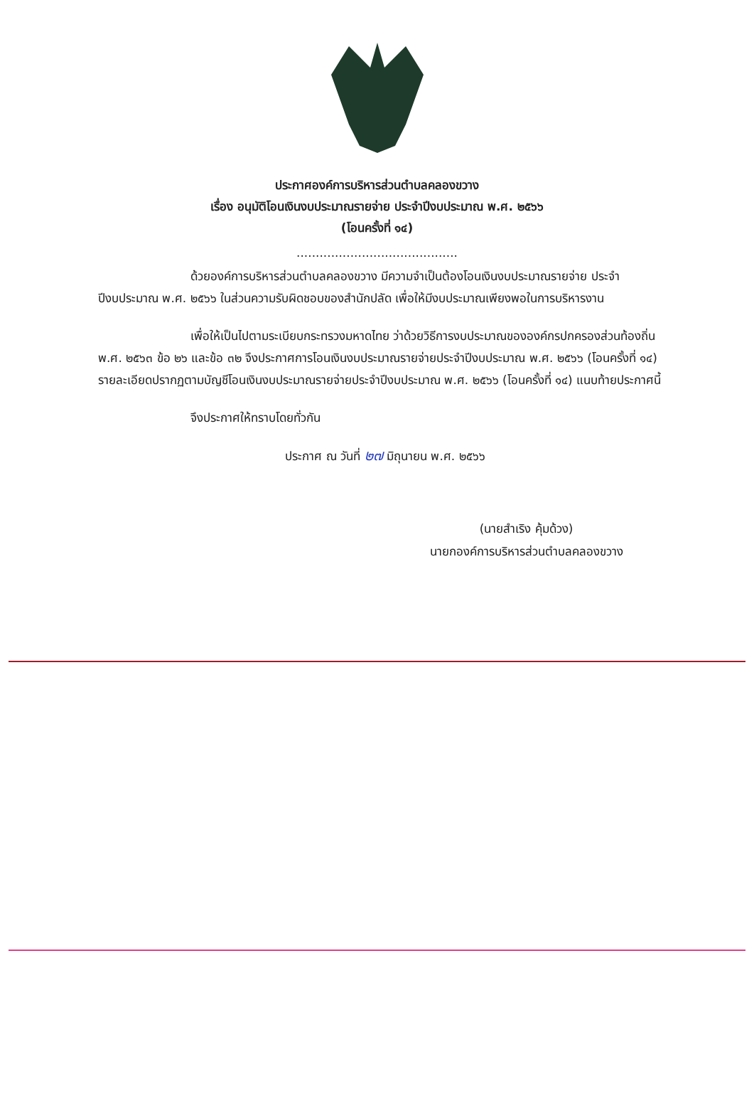ประกาศองค์การบริหารส่วนตำบลคลองขวาง
เรื่อง อนุมัติโอนเงินงบประมาณรายจ่าย ประจำปีงบประมาณ พ.ศ. ๒๕๖๖
(โอนครั้งที่ ๑๔)
..........................................
ด้วยองค์การบริหารส่วนตำบลคลองขวาง มีความจำเป็นต้องโอนเงินงบประมาณรายจ่าย ประจำปีงบประมาณ พ.ศ. ๒๕๖๖ ในส่วนความรับผิดชอบของสำนักปลัด เพื่อให้มีงบประมาณเพียงพอในการบริหารงาน
เพื่อให้เป็นไปตามระเบียบกระทรวงมหาดไทย ว่าด้วยวิธีการงบประมาณขององค์กรปกครองส่วนท้องถิ่น พ.ศ. ๒๕๖๓ ข้อ ๒๖ และข้อ ๓๒ จึงประกาศการโอนเงินงบประมาณรายจ่ายประจำปีงบประมาณ พ.ศ. ๒๕๖๖ (โอนครั้งที่ ๑๔) รายละเอียดปรากฏตามบัญชีโอนเงินงบประมาณรายจ่ายประจำปีงบประมาณ พ.ศ. ๒๕๖๖ (โอนครั้งที่ ๑๔) แนบท้ายประกาศนี้
จึงประกาศให้ทราบโดยทั่วกัน
ประกาศ ณ วันที่ ๒๗ มิถุนายน พ.ศ. ๒๕๖๖
(นายสำเริง คุ้มด้วง)
นายกองค์การบริหารส่วนตำบลคลองขวาง